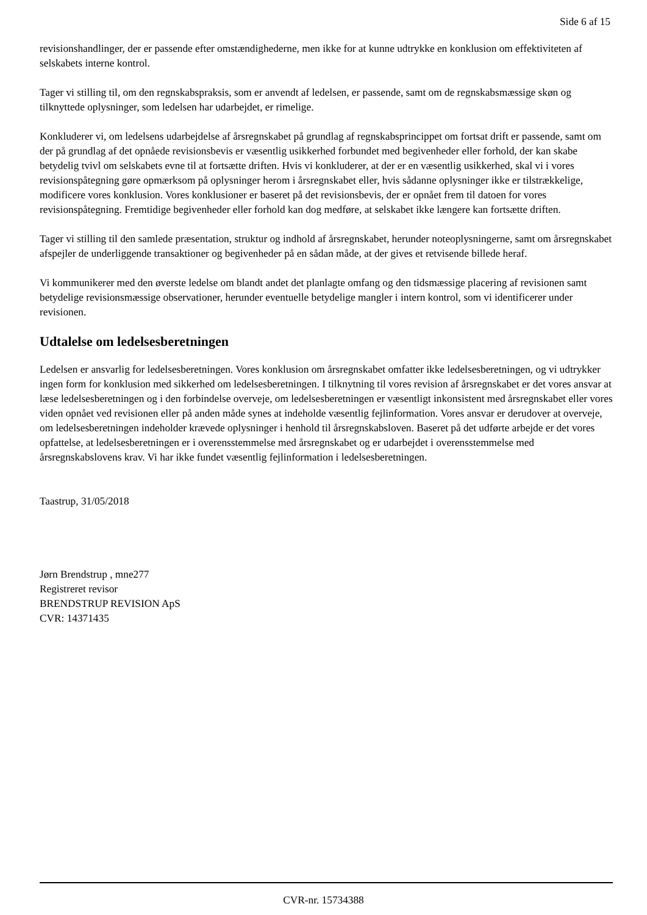Side 6 af 15
revisionshandlinger, der er passende efter omstændighederne, men ikke for at kunne udtrykke en konklusion om effektiviteten af selskabets interne kontrol.
Tager vi stilling til, om den regnskabspraksis, som er anvendt af ledelsen, er passende, samt om de regnskabsmæssige skøn og tilknyttede oplysninger, som ledelsen har udarbejdet, er rimelige.
Konkluderer vi, om ledelsens udarbejdelse af årsregnskabet på grundlag af regnskabsprincippet om fortsat drift er passende, samt om der på grundlag af det opnåede revisionsbevis er væsentlig usikkerhed forbundet med begivenheder eller forhold, der kan skabe betydelig tvivl om selskabets evne til at fortsætte driften. Hvis vi konkluderer, at der er en væsentlig usikkerhed, skal vi i vores revisionspåtegning gøre opmærksom på oplysninger herom i årsregnskabet eller, hvis sådanne oplysninger ikke er tilstrækkelige, modificere vores konklusion. Vores konklusioner er baseret på det revisionsbevis, der er opnået frem til datoen for vores revisionspåtegning. Fremtidige begivenheder eller forhold kan dog medføre, at selskabet ikke længere kan fortsætte driften.
Tager vi stilling til den samlede præsentation, struktur og indhold af årsregnskabet, herunder noteoplysningerne, samt om årsregnskabet afspejler de underliggende transaktioner og begivenheder på en sådan måde, at der gives et retvisende billede heraf.
Vi kommunikerer med den øverste ledelse om blandt andet det planlagte omfang og den tidsmæssige placering af revisionen samt betydelige revisionsmæssige observationer, herunder eventuelle betydelige mangler i intern kontrol, som vi identificerer under revisionen.
Udtalelse om ledelsesberetningen
Ledelsen er ansvarlig for ledelsesberetningen. Vores konklusion om årsregnskabet omfatter ikke ledelsesberetningen, og vi udtrykker ingen form for konklusion med sikkerhed om ledelsesberetningen. I tilknytning til vores revision af årsregnskabet er det vores ansvar at læse ledelsesberetningen og i den forbindelse overveje, om ledelsesberetningen er væsentligt inkonsistent med årsregnskabet eller vores viden opnået ved revisionen eller på anden måde synes at indeholde væsentlig fejlinformation. Vores ansvar er derudover at overveje, om ledelsesberetningen indeholder krævede oplysninger i henhold til årsregnskabsloven. Baseret på det udførte arbejde er det vores opfattelse, at ledelsesberetningen er i overensstemmelse med årsregnskabet og er udarbejdet i overensstemmelse med årsregnskabslovens krav. Vi har ikke fundet væsentlig fejlinformation i ledelsesberetningen.
Taastrup, 31/05/2018
Jørn Brendstrup , mne277
Registreret revisor
BRENDSTRUP REVISION ApS
CVR: 14371435
CVR-nr. 15734388